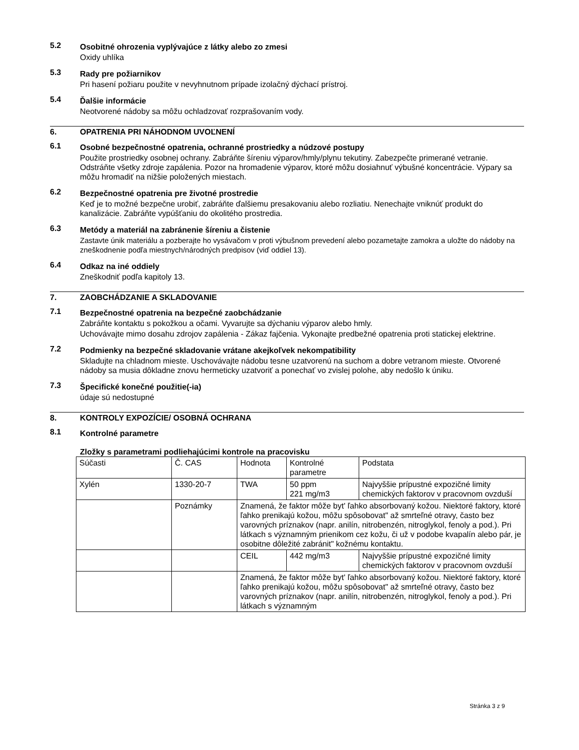5.2
Osobitné ohrozenia vyplývajúce z látky alebo zo zmesi
Oxidy uhlíka
5.3
Rady pre požiarnikov
Pri hasení požiaru použite v nevyhnutnom prípade izolačný dýchací prístroj.
5.4
Ďalšie informácie
Neotvorené nádoby sa môžu ochladzovať rozprašovaním vody.
6. OPATRENIA PRI NÁHODNOM UVOĽNENÍ
6.1
Osobné bezpečnostné opatrenia, ochranné prostriedky a núdzové postupy
Použite prostriedky osobnej ochrany. Zabráňte šíreniu výparov/hmly/plynu tekutiny. Zabezpečte primerané vetranie. Odstráňte všetky zdroje zapálenia. Pozor na hromadenie výparov, ktoré môžu dosiahnuť výbušné koncentrácie. Výpary sa môžu hromadiť na nižšie položených miestach.
6.2
Bezpečnostné opatrenia pre životné prostredie
Keď je to možné bezpečne urobiť, zabráňte ďalšiemu presakovaniu alebo rozliatiu. Nenechajte vniknúť produkt do kanalizácie. Zabráňte vypúšťaniu do okolitého prostredia.
6.3
Metódy a materiál na zabránenie šíreniu a čistenie
Zastavte únik materiálu a pozberajte ho vysávačom v proti výbušnom prevedení alebo pozametajte zamokra a uložte do nádoby na zneškodnenie podľa miestnych/národných predpisov (viď oddiel 13).
6.4
Odkaz na iné oddiely
Zneškodniť podľa kapitoly 13.
7. ZAOBCHÁDZANIE A SKLADOVANIE
7.1
Bezpečnostné opatrenia na bezpečné zaobchádzanie
Zabráňte kontaktu s pokožkou a očami. Vyvarujte sa dýchaniu výparov alebo hmly.
Uchovávajte mimo dosahu zdrojov zapálenia - Zákaz fajčenia. Vykonajte predbežné opatrenia proti statickej elektrine.
7.2
Podmienky na bezpečné skladovanie vrátane akejkoľvek nekompatibility
Skladujte na chladnom mieste. Uschovávajte nádobu tesne uzatvorenú na suchom a dobre vetranom mieste. Otvorené nádoby sa musia dôkladne znovu hermeticky uzatvoriť a ponechať vo zvislej polohe, aby nedošlo k úniku.
7.3
Špecifické konečné použitie(-ia)
údaje sú nedostupné
8. KONTROLY EXPOZÍCIE/ OSOBNÁ OCHRANA
8.1
Kontrolné parametre
Zložky s parametrami podliehajúcimi kontrole na pracovisku
| Súčasti | Č. CAS | Hodnota | Kontrolné parametre | Podstata |
| Xylén | 1330-20-7 | TWA | 50 ppm 221 mg/m3 | Najvyššie prípustné expozičné limity chemických faktorov v pracovnom ovzduší |
| | Poznámky | Znamená, že faktor môže byt' ľahko absorbovaný kožou. Niektoré faktory, ktoré ľahko prenikajú kožou, môžu spôsobovat" až smrteľné otravy, často bez varovných príznakov (napr. anilín, nitrobenzén, nitroglykol, fenoly a pod.). Pri látkach s významným prienikom cez kožu, či už v podobe kvapalín alebo pár, je osobitne dôležité zabránit" kožnému kontaktu. | | |
| | | CEIL | 442 mg/m3 | Najvyššie prípustné expozičné limity chemických faktorov v pracovnom ovzduší |
| | | Znamená, že faktor môže byt' ľahko absorbovaný kožou. Niektoré faktory, ktoré ľahko prenikajú kožou, môžu spôsobovat" až smrteľné otravy, často bez varovných príznakov (napr. anilín, nitrobenzén, nitroglykol, fenoly a pod.). Pri látkach s významným | | |
Stránka 3 z 9